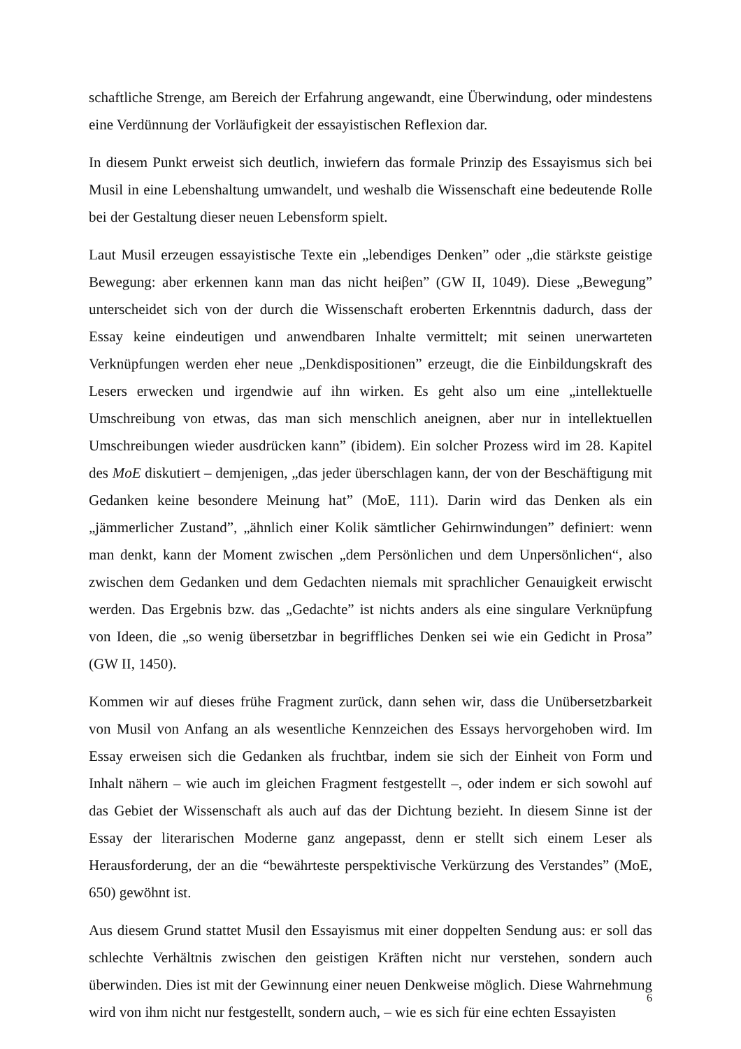schaftliche Strenge, am Bereich der Erfahrung angewandt, eine Überwindung, oder mindestens eine Verdünnung der Vorläufigkeit der essayistischen Reflexion dar.
In diesem Punkt erweist sich deutlich, inwiefern das formale Prinzip des Essayismus sich bei Musil in eine Lebenshaltung umwandelt, und weshalb die Wissenschaft eine bedeutende Rolle bei der Gestaltung dieser neuen Lebensform spielt.
Laut Musil erzeugen essayistische Texte ein „lebendiges Denken” oder „die stärkste geistige Bewegung: aber erkennen kann man das nicht heiβen” (GW II, 1049). Diese „Bewegung” unterscheidet sich von der durch die Wissenschaft eroberten Erkenntnis dadurch, dass der Essay keine eindeutigen und anwendbaren Inhalte vermittelt; mit seinen unerwarteten Verknüpfungen werden eher neue „Denkdispositionen” erzeugt, die die Einbildungskraft des Lesers erwecken und irgendwie auf ihn wirken. Es geht also um eine „intellektuelle Umschreibung von etwas, das man sich menschlich aneignen, aber nur in intellektuellen Umschreibungen wieder ausdrücken kann” (ibidem). Ein solcher Prozess wird im 28. Kapitel des MoE diskutiert – demjenigen, „das jeder überschlagen kann, der von der Beschäftigung mit Gedanken keine besondere Meinung hat” (MoE, 111). Darin wird das Denken als ein „jämmerlicher Zustand”, „ähnlich einer Kolik sämtlicher Gehirnwindungen” definiert: wenn man denkt, kann der Moment zwischen „dem Persönlichen und dem Unpersönlichen“, also zwischen dem Gedanken und dem Gedachten niemals mit sprachlicher Genauigkeit erwischt werden. Das Ergebnis bzw. das „Gedachte” ist nichts anders als eine singulare Verknüpfung von Ideen, die „so wenig übersetzbar in begriffliches Denken sei wie ein Gedicht in Prosa” (GW II, 1450).
Kommen wir auf dieses frühe Fragment zurück, dann sehen wir, dass die Unübersetzbarkeit von Musil von Anfang an als wesentliche Kennzeichen des Essays hervorgehoben wird. Im Essay erweisen sich die Gedanken als fruchtbar, indem sie sich der Einheit von Form und Inhalt nähern – wie auch im gleichen Fragment festgestellt –, oder indem er sich sowohl auf das Gebiet der Wissenschaft als auch auf das der Dichtung bezieht. In diesem Sinne ist der Essay der literarischen Moderne ganz angepasst, denn er stellt sich einem Leser als Herausforderung, der an die “bewährteste perspektivische Verkürzung des Verstandes” (MoE, 650) gewöhnt ist.
Aus diesem Grund stattet Musil den Essayismus mit einer doppelten Sendung aus: er soll das schlechte Verhältnis zwischen den geistigen Kräften nicht nur verstehen, sondern auch überwinden. Dies ist mit der Gewinnung einer neuen Denkweise möglich. Diese Wahrnehmung wird von ihm nicht nur festgestellt, sondern auch, – wie es sich für eine echten Essayisten
6